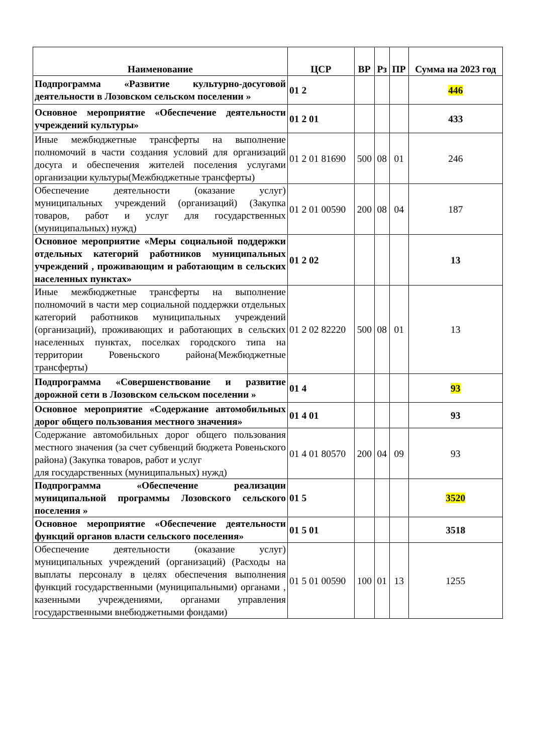| Наименование | ЦСР | ВР | Рз | ПР | Сумма на 2023 год |
| --- | --- | --- | --- | --- | --- |
| Подпрограмма «Развитие культурно-досуговой деятельности в Лозовском сельском поселении » | 01 2 | | | | 446 |
| Основное мероприятие «Обеспечение деятельности учреждений культуры» | 01 2 01 | | | | 433 |
| Иные межбюджетные трансферты на выполнение полномочий в части создания условий для организаций досуга и обеспечения жителей поселения услугами организации культуры(Межбюджетные трансферты) | 01 2 01 81690 | 500 | 08 | 01 | 246 |
| Обеспечение деятельности (оказание услуг) муниципальных учреждений (организаций) (Закупка товаров, работ и услуг для государственных (муниципальных) нужд) | 01 2 01 00590 | 200 | 08 | 04 | 187 |
| Основное мероприятие «Меры социальной поддержки отдельных категорий работников муниципальных учреждений , проживающим и работающим в сельских населенных пунктах» | 01 2 02 | | | | 13 |
| Иные межбюджетные трансферты на выполнение полномочий в части мер социальной поддержки отдельных категорий работников муниципальных учреждений (организаций), проживающих и работающих в сельских населенных пунктах, поселках городского типа на территории Ровеньского района(Межбюджетные трансферты) | 01 2 02 82220 | 500 | 08 | 01 | 13 |
| Подпрограмма «Совершенствование и развитие дорожной сети в Лозовском сельском поселении » | 01 4 | | | | 93 |
| Основное мероприятие «Содержание автомобильных дорог общего пользования местного значения» | 01 4 01 | | | | 93 |
| Содержание автомобильных дорог общего пользования местного значения (за счет субвенций бюджета Ровеньского района) (Закупка товаров, работ и услуг для государственных (муниципальных) нужд) | 01 4 01 80570 | 200 | 04 | 09 | 93 |
| Подпрограмма «Обеспечение реализации муниципальной программы Лозовского сельского поселения » | 01 5 | | | | 3520 |
| Основное мероприятие «Обеспечение деятельности функций органов власти сельского поселения» | 01 5 01 | | | | 3518 |
| Обеспечение деятельности (оказание услуг) муниципальных учреждений (организаций) (Расходы на выплаты персоналу в целях обеспечения выполнения функций государственными (муниципальными) органами , казенными учреждениями, органами управления государственными внебюджетными фондами) | 01 5 01 00590 | 100 | 01 | 13 | 1255 |